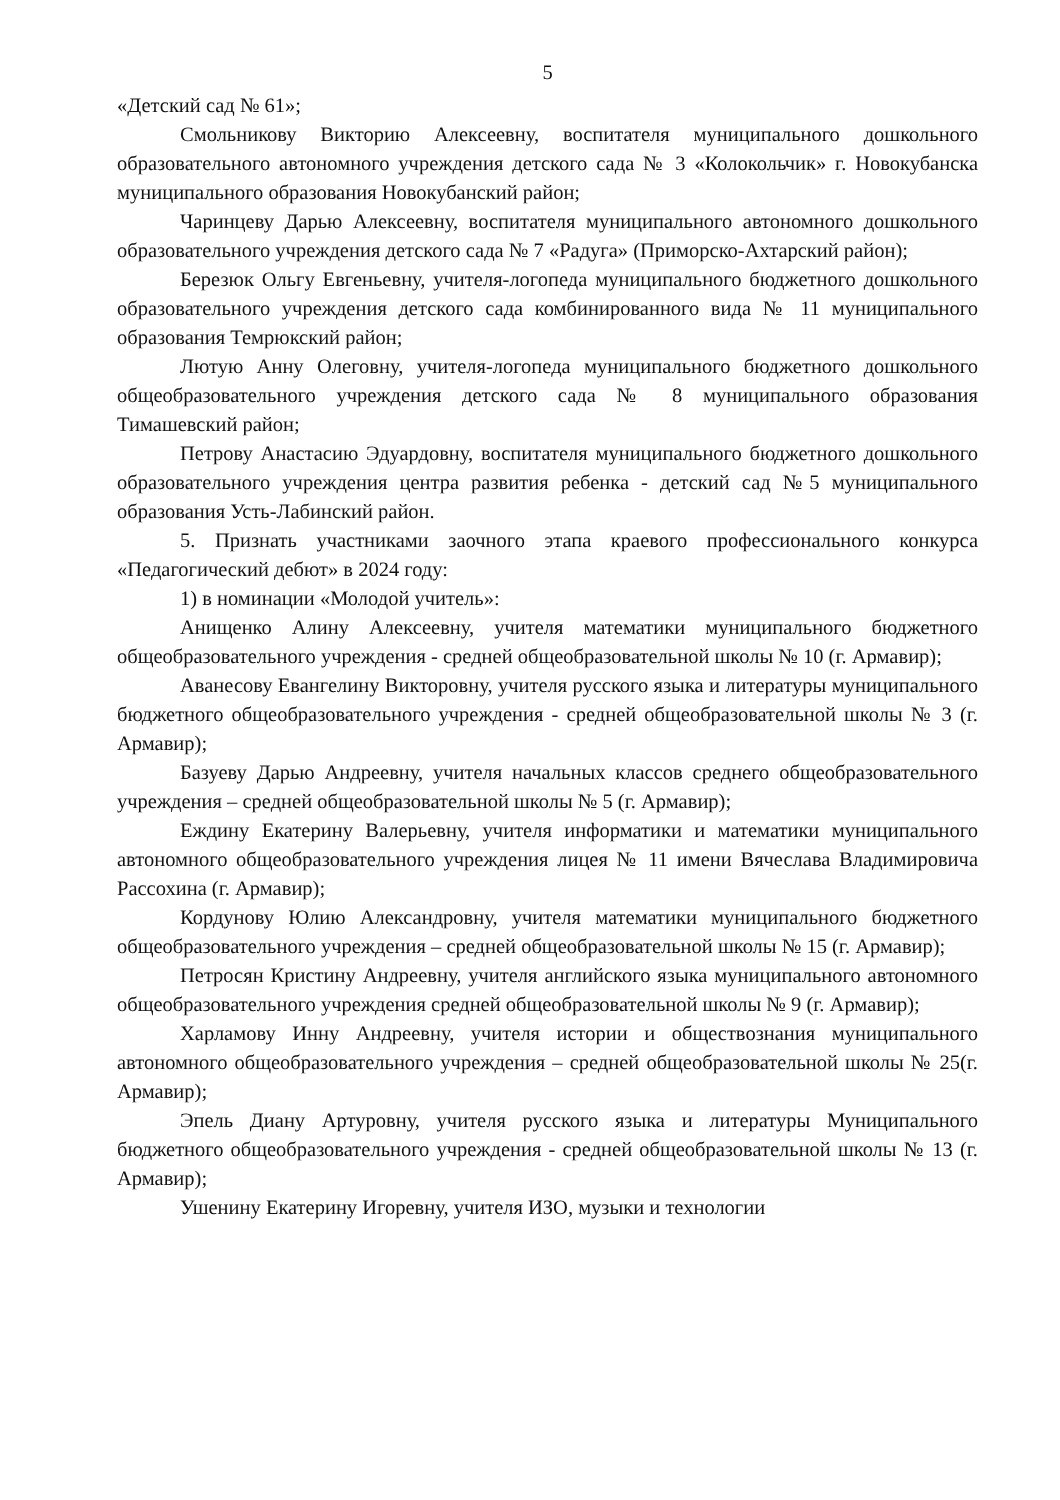5
«Детский сад № 61»;
Смольникову Викторию Алексеевну, воспитателя муниципального дошкольного образовательного автономного учреждения детского сада № 3 «Колокольчик» г. Новокубанска муниципального образования Новокубанский район;
Чаринцеву Дарью Алексеевну, воспитателя муниципального автономного дошкольного образовательного учреждения детского сада № 7 «Радуга» (Приморско-Ахтарский район);
Березюк Ольгу Евгеньевну, учителя-логопеда муниципального бюджетного дошкольного образовательного учреждения детского сада комбинированного вида № 11 муниципального образования Темрюкский район;
Лютую Анну Олеговну, учителя-логопеда муниципального бюджетного дошкольного общеобразовательного учреждения детского сада № 8 муниципального образования Тимашевский район;
Петрову Анастасию Эдуардовну, воспитателя муниципального бюджетного дошкольного образовательного учреждения центра развития ребенка - детский сад №5 муниципального образования Усть-Лабинский район.
5. Признать участниками заочного этапа краевого профессионального конкурса «Педагогический дебют» в 2024 году:
1) в номинации «Молодой учитель»:
Анищенко Алину Алексеевну, учителя математики муниципального бюджетного общеобразовательного учреждения - средней общеобразовательной школы № 10 (г. Армавир);
Аванесову Евангелину Викторовну, учителя русского языка и литературы муниципального бюджетного общеобразовательного учреждения - средней общеобразовательной школы № 3 (г. Армавир);
Базуеву Дарью Андреевну, учителя начальных классов среднего общеобразовательного учреждения – средней общеобразовательной школы № 5 (г. Армавир);
Еждину Екатерину Валерьевну, учителя информатики и математики муниципального автономного общеобразовательного учреждения лицея № 11 имени Вячеслава Владимировича Рассохина (г. Армавир);
Кордунову Юлию Александровну, учителя математики муниципального бюджетного общеобразовательного учреждения – средней общеобразовательной школы № 15 (г. Армавир);
Петросян Кристину Андреевну, учителя английского языка муниципального автономного общеобразовательного учреждения средней общеобразовательной школы № 9 (г. Армавир);
Харламову Инну Андреевну, учителя истории и обществознания муниципального автономного общеобразовательного учреждения – средней общеобразовательной школы № 25(г. Армавир);
Эпель Диану Артуровну, учителя русского языка и литературы Муниципального бюджетного общеобразовательного учреждения - средней общеобразовательной школы № 13 (г. Армавир);
Ушенину Екатерину Игоревну, учителя ИЗО, музыки и технологии